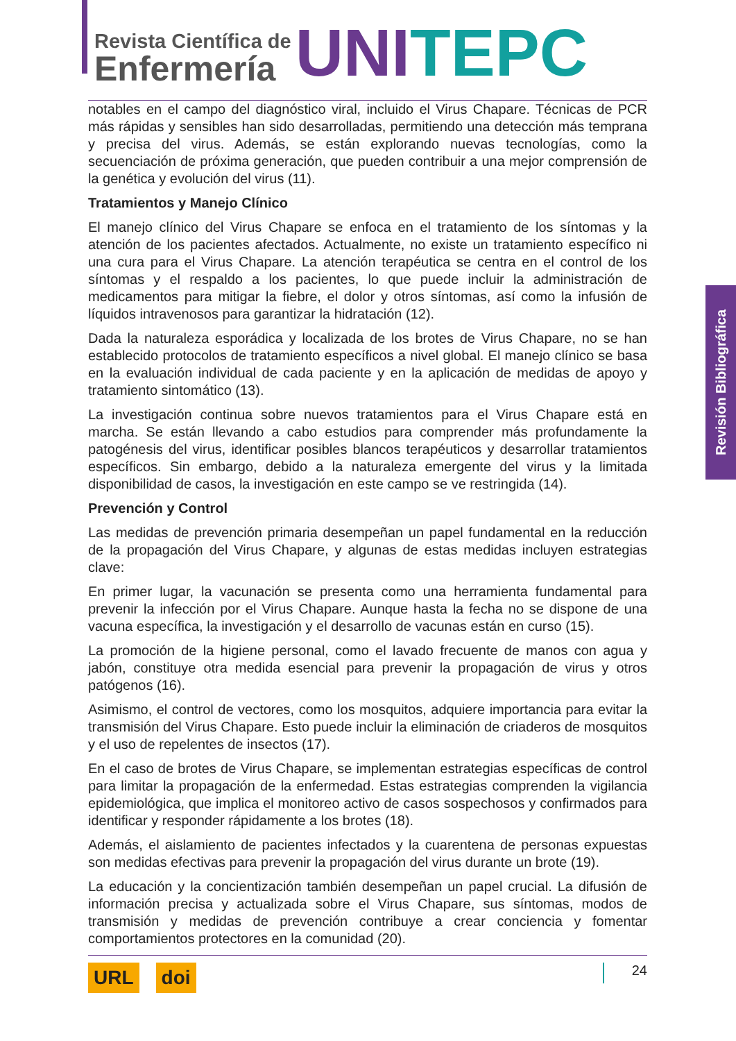Revista Científica de
Enfermería
UNI TEPC
Revisión Bibliográfica
notables en el campo del diagnóstico viral, incluido el Virus Chapare. Técnicas de PCR más rápidas y sensibles han sido desarrolladas, permitiendo una detección más temprana y precisa del virus. Además, se están explorando nuevas tecnologías, como la secuenciación de próxima generación, que pueden contribuir a una mejor comprensión de la genética y evolución del virus (11).
Tratamientos y Manejo Clínico
El manejo clínico del Virus Chapare se enfoca en el tratamiento de los síntomas y la atención de los pacientes afectados. Actualmente, no existe un tratamiento específico ni una cura para el Virus Chapare. La atención terapéutica se centra en el control de los síntomas y el respaldo a los pacientes, lo que puede incluir la administración de medicamentos para mitigar la fiebre, el dolor y otros síntomas, así como la infusión de líquidos intravenosos para garantizar la hidratación (12).
Dada la naturaleza esporádica y localizada de los brotes de Virus Chapare, no se han establecido protocolos de tratamiento específicos a nivel global. El manejo clínico se basa en la evaluación individual de cada paciente y en la aplicación de medidas de apoyo y tratamiento sintomático (13).
La investigación continua sobre nuevos tratamientos para el Virus Chapare está en marcha. Se están llevando a cabo estudios para comprender más profundamente la patogénesis del virus, identificar posibles blancos terapéuticos y desarrollar tratamientos específicos. Sin embargo, debido a la naturaleza emergente del virus y la limitada disponibilidad de casos, la investigación en este campo se ve restringida (14).
Prevención y Control
Las medidas de prevención primaria desempeñan un papel fundamental en la reducción de la propagación del Virus Chapare, y algunas de estas medidas incluyen estrategias clave:
En primer lugar, la vacunación se presenta como una herramienta fundamental para prevenir la infección por el Virus Chapare. Aunque hasta la fecha no se dispone de una vacuna específica, la investigación y el desarrollo de vacunas están en curso (15).
La promoción de la higiene personal, como el lavado frecuente de manos con agua y jabón, constituye otra medida esencial para prevenir la propagación de virus y otros patógenos (16).
Asimismo, el control de vectores, como los mosquitos, adquiere importancia para evitar la transmisión del Virus Chapare. Esto puede incluir la eliminación de criaderos de mosquitos y el uso de repelentes de insectos (17).
En el caso de brotes de Virus Chapare, se implementan estrategias específicas de control para limitar la propagación de la enfermedad. Estas estrategias comprenden la vigilancia epidemiológica, que implica el monitoreo activo de casos sospechosos y confirmados para identificar y responder rápidamente a los brotes (18).
Además, el aislamiento de pacientes infectados y la cuarentena de personas expuestas son medidas efectivas para prevenir la propagación del virus durante un brote (19).
La educación y la concientización también desempeñan un papel crucial. La difusión de información precisa y actualizada sobre el Virus Chapare, sus síntomas, modos de transmisión y medidas de prevención contribuye a crear conciencia y fomentar comportamientos protectores en la comunidad (20).
URL doi 24